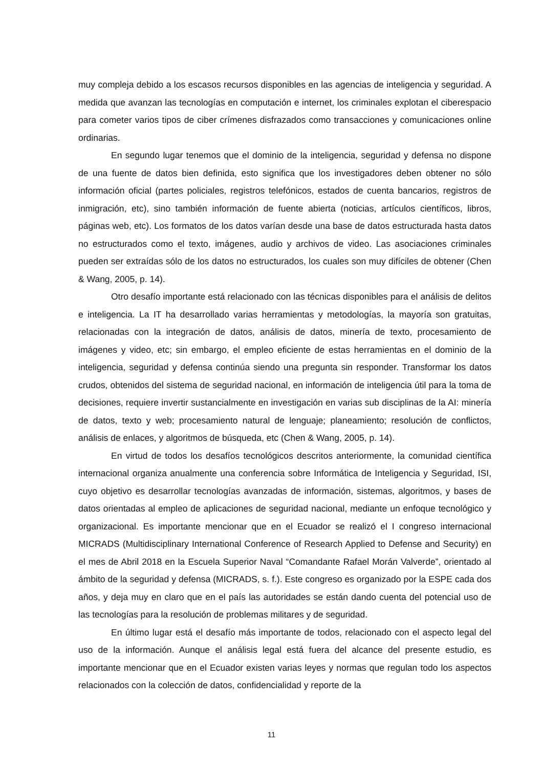muy compleja debido a los escasos recursos disponibles en las agencias de inteligencia y seguridad. A medida que avanzan las tecnologías en computación e internet, los criminales explotan el ciberespacio para cometer varios tipos de ciber crímenes disfrazados como transacciones y comunicaciones online ordinarias.
En segundo lugar tenemos que el dominio de la inteligencia, seguridad y defensa no dispone de una fuente de datos bien definida, esto significa que los investigadores deben obtener no sólo información oficial (partes policiales, registros telefónicos, estados de cuenta bancarios, registros de inmigración, etc), sino también información de fuente abierta (noticias, artículos científicos, libros, páginas web, etc). Los formatos de los datos varían desde una base de datos estructurada hasta datos no estructurados como el texto, imágenes, audio y archivos de video. Las asociaciones criminales pueden ser extraídas sólo de los datos no estructurados, los cuales son muy difíciles de obtener (Chen & Wang, 2005, p. 14).
Otro desafío importante está relacionado con las técnicas disponibles para el análisis de delitos e inteligencia. La IT ha desarrollado varias herramientas y metodologías, la mayoría son gratuitas, relacionadas con la integración de datos, análisis de datos, minería de texto, procesamiento de imágenes y video, etc; sin embargo, el empleo eficiente de estas herramientas en el dominio de la inteligencia, seguridad y defensa continúa siendo una pregunta sin responder. Transformar los datos crudos, obtenidos del sistema de seguridad nacional, en información de inteligencia útil para la toma de decisiones, requiere invertir sustancialmente en investigación en varias sub disciplinas de la AI: minería de datos, texto y web; procesamiento natural de lenguaje; planeamiento; resolución de conflictos, análisis de enlaces, y algoritmos de búsqueda, etc (Chen & Wang, 2005, p. 14).
En virtud de todos los desafíos tecnológicos descritos anteriormente, la comunidad científica internacional organiza anualmente una conferencia sobre Informática de Inteligencia y Seguridad, ISI, cuyo objetivo es desarrollar tecnologías avanzadas de información, sistemas, algoritmos, y bases de datos orientadas al empleo de aplicaciones de seguridad nacional, mediante un enfoque tecnológico y organizacional. Es importante mencionar que en el Ecuador se realizó el I congreso internacional MICRADS (Multidisciplinary International Conference of Research Applied to Defense and Security) en el mes de Abril 2018 en la Escuela Superior Naval “Comandante Rafael Morán Valverde”, orientado al ámbito de la seguridad y defensa (MICRADS, s. f.). Este congreso es organizado por la ESPE cada dos años, y deja muy en claro que en el país las autoridades se están dando cuenta del potencial uso de las tecnologías para la resolución de problemas militares y de seguridad.
En último lugar está el desafío más importante de todos, relacionado con el aspecto legal del uso de la información. Aunque el análisis legal está fuera del alcance del presente estudio, es importante mencionar que en el Ecuador existen varias leyes y normas que regulan todo los aspectos relacionados con la colección de datos, confidencialidad y reporte de la
11